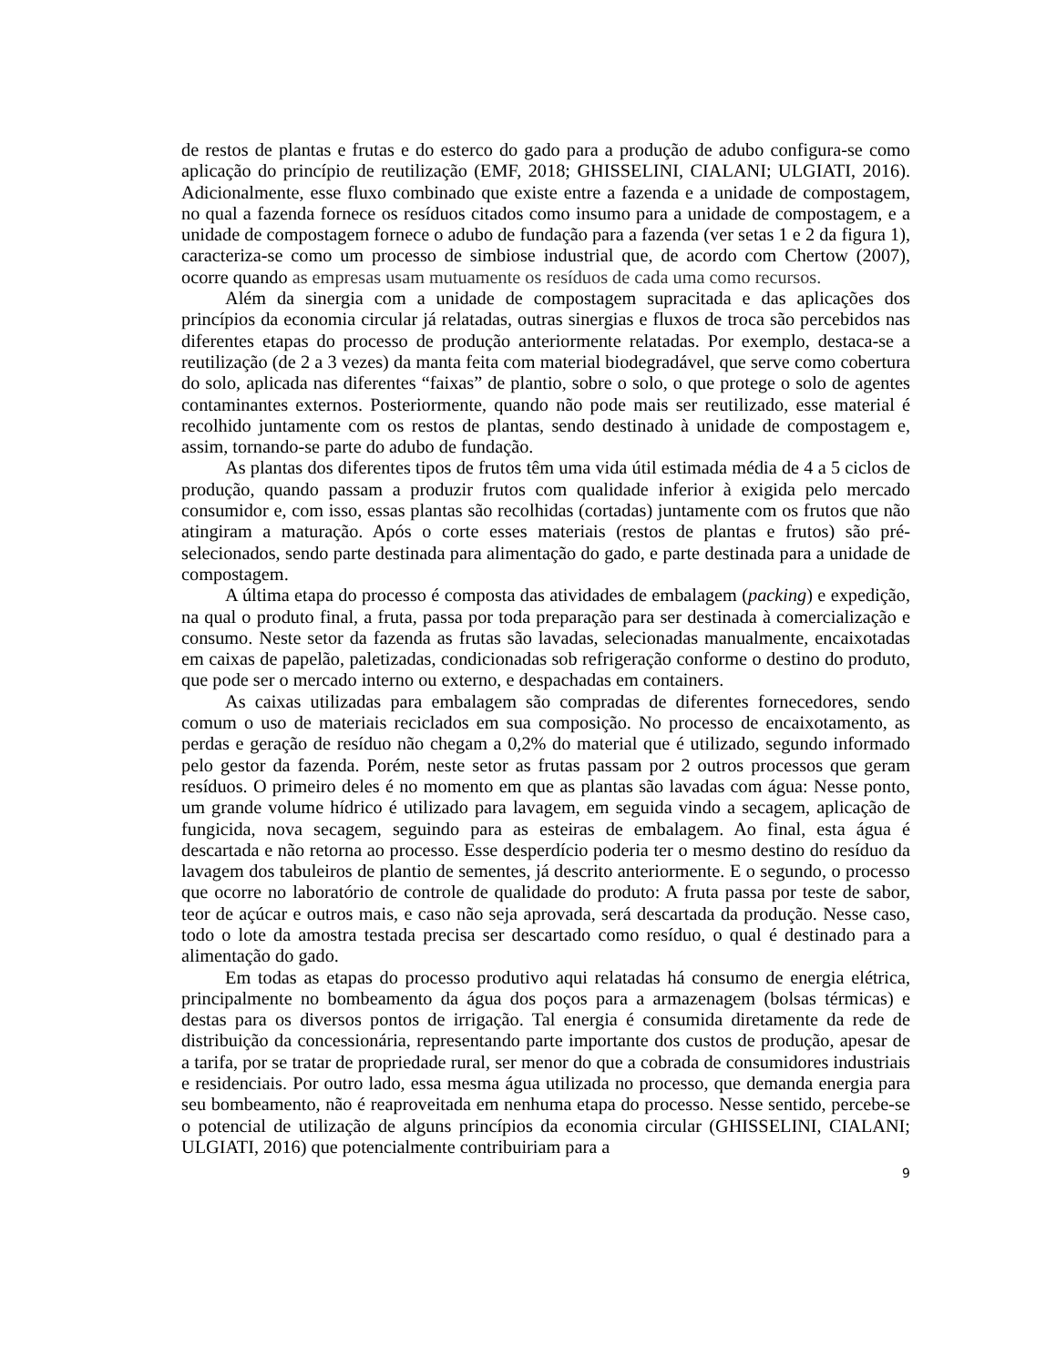de restos de plantas e frutas e do esterco do gado para a produção de adubo configura-se como aplicação do princípio de reutilização (EMF, 2018; GHISSELINI, CIALANI; ULGIATI, 2016). Adicionalmente, esse fluxo combinado que existe entre a fazenda e a unidade de compostagem, no qual a fazenda fornece os resíduos citados como insumo para a unidade de compostagem, e a unidade de compostagem fornece o adubo de fundação para a fazenda (ver setas 1 e 2 da figura 1), caracteriza-se como um processo de simbiose industrial que, de acordo com Chertow (2007), ocorre quando as empresas usam mutuamente os resíduos de cada uma como recursos.
Além da sinergia com a unidade de compostagem supracitada e das aplicações dos princípios da economia circular já relatadas, outras sinergias e fluxos de troca são percebidos nas diferentes etapas do processo de produção anteriormente relatadas. Por exemplo, destaca-se a reutilização (de 2 a 3 vezes) da manta feita com material biodegradável, que serve como cobertura do solo, aplicada nas diferentes “faixas” de plantio, sobre o solo, o que protege o solo de agentes contaminantes externos. Posteriormente, quando não pode mais ser reutilizado, esse material é recolhido juntamente com os restos de plantas, sendo destinado à unidade de compostagem e, assim, tornando-se parte do adubo de fundação.
As plantas dos diferentes tipos de frutos têm uma vida útil estimada média de 4 a 5 ciclos de produção, quando passam a produzir frutos com qualidade inferior à exigida pelo mercado consumidor e, com isso, essas plantas são recolhidas (cortadas) juntamente com os frutos que não atingiram a maturação. Após o corte esses materiais (restos de plantas e frutos) são pré-selecionados, sendo parte destinada para alimentação do gado, e parte destinada para a unidade de compostagem.
A última etapa do processo é composta das atividades de embalagem (packing) e expedição, na qual o produto final, a fruta, passa por toda preparação para ser destinada à comercialização e consumo. Neste setor da fazenda as frutas são lavadas, selecionadas manualmente, encaixotadas em caixas de papelão, paletizadas, condicionadas sob refrigeração conforme o destino do produto, que pode ser o mercado interno ou externo, e despachadas em containers.
As caixas utilizadas para embalagem são compradas de diferentes fornecedores, sendo comum o uso de materiais reciclados em sua composição. No processo de encaixotamento, as perdas e geração de resíduo não chegam a 0,2% do material que é utilizado, segundo informado pelo gestor da fazenda. Porém, neste setor as frutas passam por 2 outros processos que geram resíduos. O primeiro deles é no momento em que as plantas são lavadas com água: Nesse ponto, um grande volume hídrico é utilizado para lavagem, em seguida vindo a secagem, aplicação de fungicida, nova secagem, seguindo para as esteiras de embalagem. Ao final, esta água é descartada e não retorna ao processo. Esse desperdício poderia ter o mesmo destino do resíduo da lavagem dos tabuleiros de plantio de sementes, já descrito anteriormente. E o segundo, o processo que ocorre no laboratório de controle de qualidade do produto: A fruta passa por teste de sabor, teor de açúcar e outros mais, e caso não seja aprovada, será descartada da produção. Nesse caso, todo o lote da amostra testada precisa ser descartado como resíduo, o qual é destinado para a alimentação do gado.
Em todas as etapas do processo produtivo aqui relatadas há consumo de energia elétrica, principalmente no bombeamento da água dos poços para a armazenagem (bolsas térmicas) e destas para os diversos pontos de irrigação. Tal energia é consumida diretamente da rede de distribuição da concessionária, representando parte importante dos custos de produção, apesar de a tarifa, por se tratar de propriedade rural, ser menor do que a cobrada de consumidores industriais e residenciais. Por outro lado, essa mesma água utilizada no processo, que demanda energia para seu bombeamento, não é reaproveitada em nenhuma etapa do processo. Nesse sentido, percebe-se o potencial de utilização de alguns princípios da economia circular (GHISSELINI, CIALANI; ULGIATI, 2016) que potencialmente contribuiriam para a
9